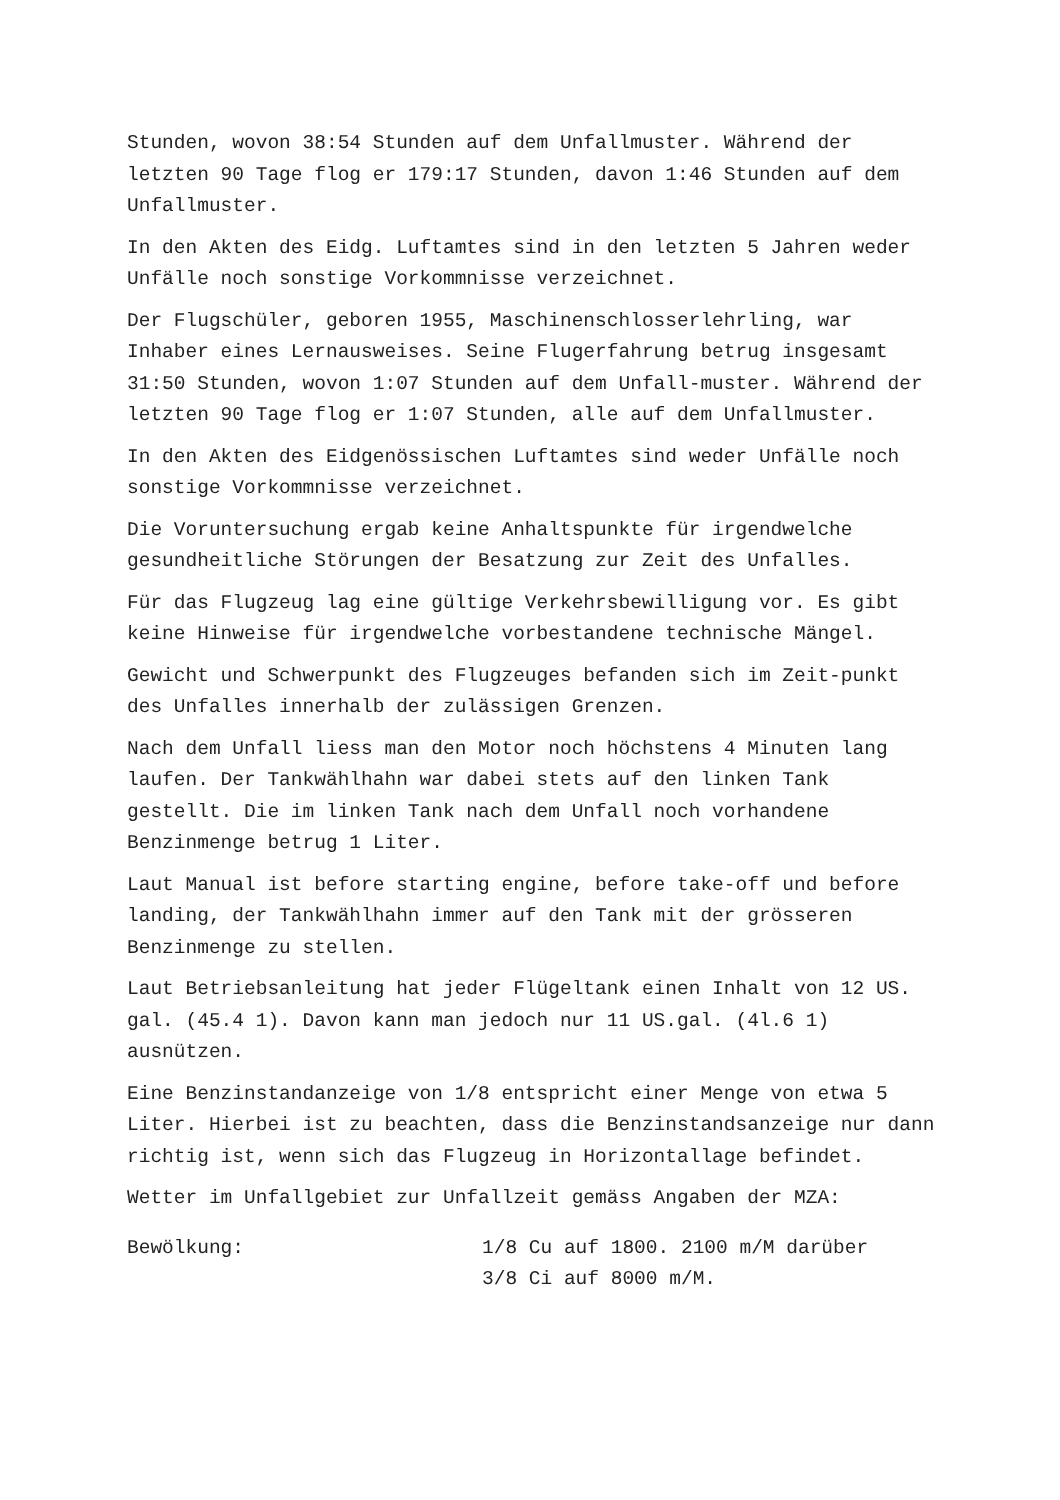Stunden, wovon 38:54 Stunden auf dem Unfallmuster. Während der letzten 90 Tage flog er 179:17 Stunden, davon 1:46 Stunden auf dem Unfallmuster.
In den Akten des Eidg. Luftamtes sind in den letzten 5 Jahren weder Unfälle noch sonstige Vorkommnisse verzeichnet.
Der Flugschüler, geboren 1955, Maschinenschlosserlehrling, war Inhaber eines Lernausweises. Seine Flugerfahrung betrug insgesamt 31:50 Stunden, wovon 1:07 Stunden auf dem Unfall-muster. Während der letzten 90 Tage flog er 1:07 Stunden, alle auf dem Unfallmuster.
In den Akten des Eidgenössischen Luftamtes sind weder Unfälle noch sonstige Vorkommnisse verzeichnet.
Die Voruntersuchung ergab keine Anhaltspunkte für irgendwelche gesundheitliche Störungen der Besatzung zur Zeit des Unfalles.
Für das Flugzeug lag eine gültige Verkehrsbewilligung vor. Es gibt keine Hinweise für irgendwelche vorbestandene technische Mängel.
Gewicht und Schwerpunkt des Flugzeuges befanden sich im Zeit-punkt des Unfalles innerhalb der zulässigen Grenzen.
Nach dem Unfall liess man den Motor noch höchstens 4 Minuten lang laufen. Der Tankwählhahn war dabei stets auf den linken Tank gestellt. Die im linken Tank nach dem Unfall noch vorhandene Benzinmenge betrug 1 Liter.
Laut Manual ist before starting engine, before take-off und before landing, der Tankwählhahn immer auf den Tank mit der grösseren Benzinmenge zu stellen.
Laut Betriebsanleitung hat jeder Flügeltank einen Inhalt von 12 US. gal. (45.4 1). Davon kann man jedoch nur 11 US.gal. (4l.6 1) ausnützen.
Eine Benzinstandanzeige von 1/8 entspricht einer Menge von etwa 5 Liter. Hierbei ist zu beachten, dass die Benzinstandsanzeige nur dann richtig ist, wenn sich das Flugzeug in Horizontallage befindet.
Wetter im Unfallgebiet zur Unfallzeit gemäss Angaben der MZA:
Bewölkung: 1/8 Cu auf 1800. 2100 m/M darüber
3/8 Ci auf 8000 m/M.